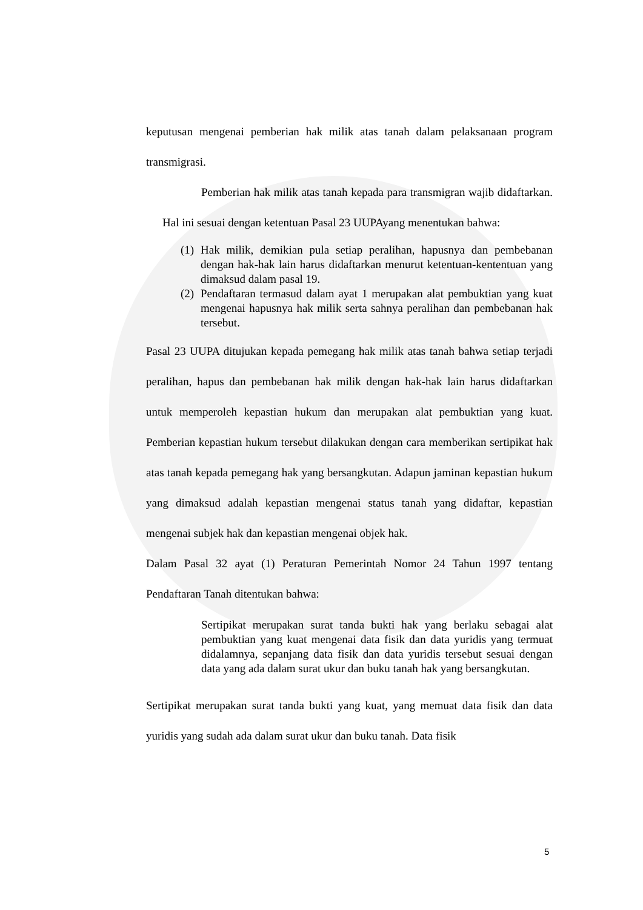keputusan mengenai pemberian hak milik atas tanah dalam pelaksanaan program transmigrasi.
Pemberian hak milik atas tanah kepada para transmigran wajib didaftarkan. Hal ini sesuai dengan ketentuan Pasal 23 UUPAyang menentukan bahwa:
(1) Hak milik, demikian pula setiap peralihan, hapusnya dan pembebanan dengan hak-hak lain harus didaftarkan menurut ketentuan-kententuan yang dimaksud dalam pasal 19.
(2) Pendaftaran termasud dalam ayat 1 merupakan alat pembuktian yang kuat mengenai hapusnya hak milik serta sahnya peralihan dan pembebanan hak tersebut.
Pasal 23 UUPA ditujukan kepada pemegang hak milik atas tanah bahwa setiap terjadi peralihan, hapus dan pembebanan hak milik dengan hak-hak lain harus didaftarkan untuk memperoleh kepastian hukum dan merupakan alat pembuktian yang kuat. Pemberian kepastian hukum tersebut dilakukan dengan cara memberikan sertipikat hak atas tanah kepada pemegang hak yang bersangkutan. Adapun jaminan kepastian hukum yang dimaksud adalah kepastian mengenai status tanah yang didaftar, kepastian mengenai subjek hak dan kepastian mengenai objek hak.
Dalam Pasal 32 ayat (1) Peraturan Pemerintah Nomor 24 Tahun 1997 tentang Pendaftaran Tanah ditentukan bahwa:
Sertipikat merupakan surat tanda bukti hak yang berlaku sebagai alat pembuktian yang kuat mengenai data fisik dan data yuridis yang termuat didalamnya, sepanjang data fisik dan data yuridis tersebut sesuai dengan data yang ada dalam surat ukur dan buku tanah hak yang bersangkutan.
Sertipikat merupakan surat tanda bukti yang kuat, yang memuat data fisik dan data yuridis yang sudah ada dalam surat ukur dan buku tanah. Data fisik
5